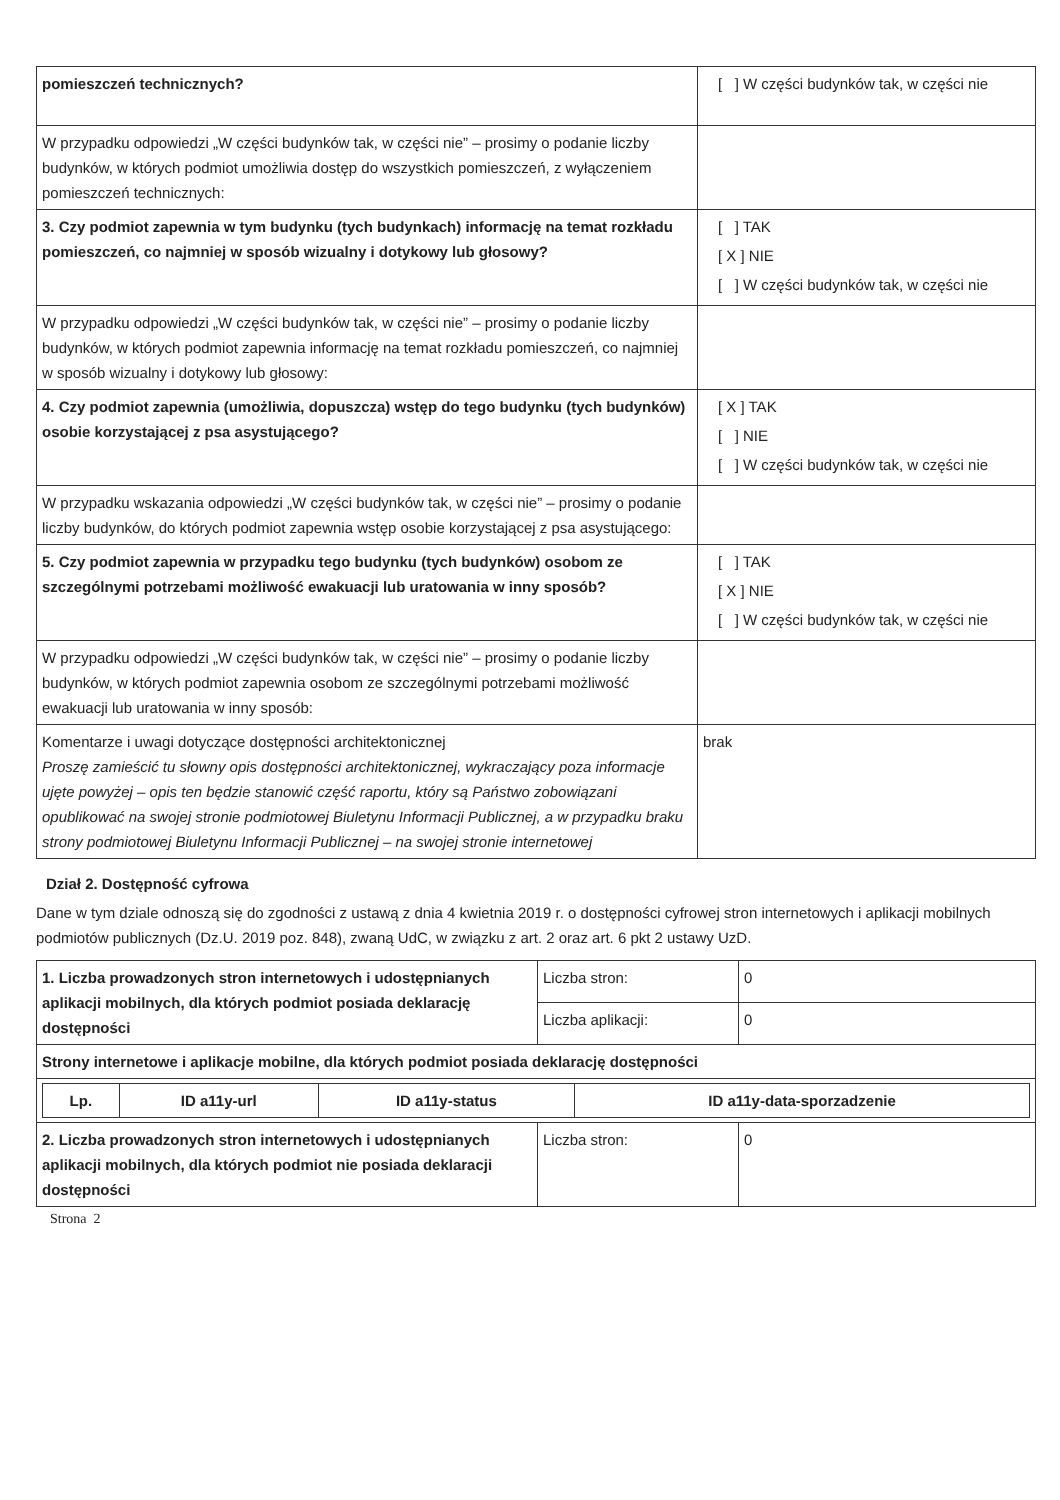| pomieszczeń technicznych? | [ ] W części budynków tak, w części nie |
| W przypadku odpowiedzi „W części budynków tak, w części nie” – prosimy o podanie liczby budynków, w których podmiot umożliwia dostęp do wszystkich pomieszczeń, z wyłączeniem pomieszczeń technicznych: | |
| 3. Czy podmiot zapewnia w tym budynku (tych budynkach) informację na temat rozkładu pomieszczeń, co najmniej w sposób wizualny i dotykowy lub głosowy? | [ ] TAK [ X ] NIE [ ] W części budynków tak, w części nie |
| W przypadku odpowiedzi „W części budynków tak, w części nie” – prosimy o podanie liczby budynków, w których podmiot zapewnia informację na temat rozkładu pomieszczeń, co najmniej w sposób wizualny i dotykowy lub głosowy: | |
| 4. Czy podmiot zapewnia (umożliwia, dopuszcza) wstęp do tego budynku (tych budynków) osobie korzystającej z psa asystującego? | [ X ] TAK [ ] NIE [ ] W części budynków tak, w części nie |
| W przypadku wskazania odpowiedzi „W części budynków tak, w części nie” – prosimy o podanie liczby budynków, do których podmiot zapewnia wstęp osobie korzystającej z psa asystującego: | |
| 5. Czy podmiot zapewnia w przypadku tego budynku (tych budynków) osobom ze szczególnymi potrzebami możliwość ewakuacji lub uratowania w inny sposób? | [ ] TAK [ X ] NIE [ ] W części budynków tak, w części nie |
| W przypadku odpowiedzi „W części budynków tak, w części nie” – prosimy o podanie liczby budynków, w których podmiot zapewnia osobom ze szczególnymi potrzebami możliwość ewakuacji lub uratowania w inny sposób: | |
| Komentarze i uwagi dotyczące dostępności architektonicznej Proszę zamieścić tu słowny opis dostępności architektonicznej, wykraczający poza informacje ujęte powyżej – opis ten będzie stanowić część raportu, który są Państwo zobowiązani opublikować na swojej stronie podmiotowej Biuletynu Informacji Publicznej, a w przypadku braku strony podmiotowej Biuletynu Informacji Publicznej – na swojej stronie internetowej | brak |
Dział 2. Dostępność cyfrowa
Dane w tym dziale odnoszą się do zgodności z ustawą z dnia 4 kwietnia 2019 r. o dostępności cyfrowej stron internetowych i aplikacji mobilnych podmiotów publicznych (Dz.U. 2019 poz. 848), zwaną UdC, w związku z art. 2 oraz art. 6 pkt 2 ustawy UzD.
| 1. Liczba prowadzonych stron internetowych i udostępnianych aplikacji mobilnych, dla których podmiot posiada deklarację dostępności | Liczba stron: | 0 |
| | Liczba aplikacji: | 0 |
| Strony internetowe i aplikacje mobilne, dla których podmiot posiada deklarację dostępności | | |
| / Lp. / ID a11y-url / ID a11y-status / ID a11y-data-sporzadzenie / / --- / --- / --- / --- / | | |
| 2. Liczba prowadzonych stron internetowych i udostępnianych aplikacji mobilnych, dla których podmiot nie posiada deklaracji dostępności | Liczba stron: | 0 |
Strona 2